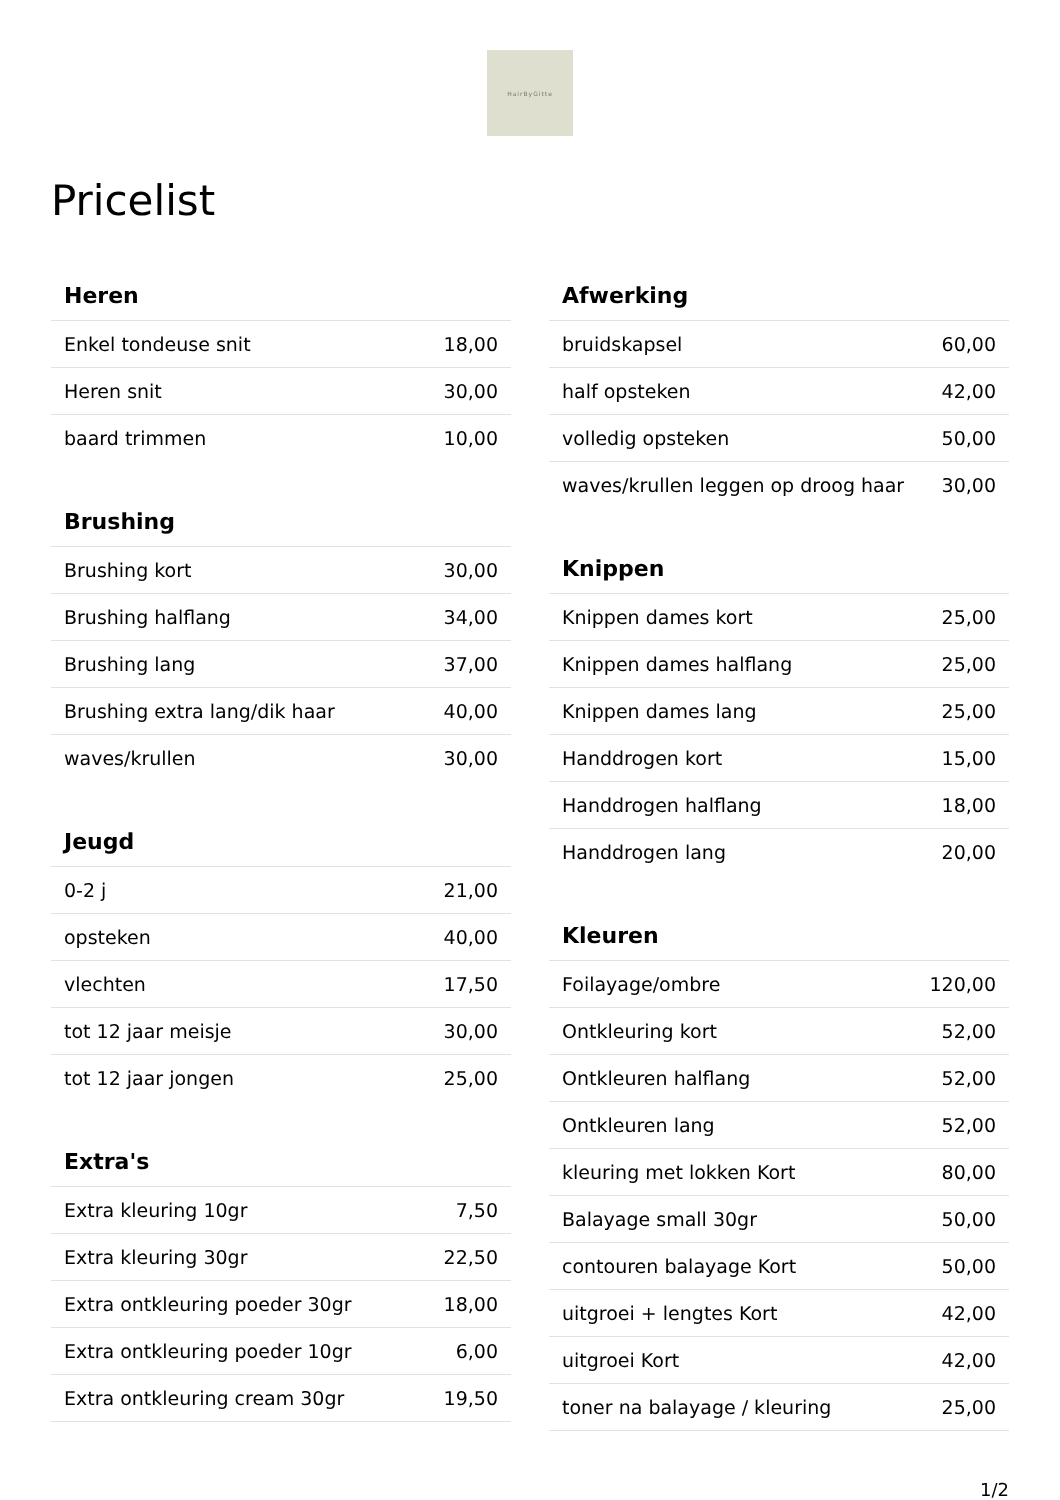HairByGitte
Pricelist
| Heren | |
| --- | --- |
| Enkel tondeuse snit | 18,00 |
| Heren snit | 30,00 |
| baard trimmen | 10,00 |
| Brushing | |
| --- | --- |
| Brushing kort | 30,00 |
| Brushing halflang | 34,00 |
| Brushing lang | 37,00 |
| Brushing extra lang/dik haar | 40,00 |
| waves/krullen | 30,00 |
| Jeugd | |
| --- | --- |
| 0-2 j | 21,00 |
| opsteken | 40,00 |
| vlechten | 17,50 |
| tot 12 jaar meisje | 30,00 |
| tot 12 jaar jongen | 25,00 |
| Extra's | |
| --- | --- |
| Extra kleuring 10gr | 7,50 |
| Extra kleuring 30gr | 22,50 |
| Extra ontkleuring poeder 30gr | 18,00 |
| Extra ontkleuring poeder 10gr | 6,00 |
| Extra ontkleuring cream 30gr | 19,50 |
| Afwerking | |
| --- | --- |
| bruidskapsel | 60,00 |
| half opsteken | 42,00 |
| volledig opsteken | 50,00 |
| waves/krullen leggen op droog haar | 30,00 |
| Knippen | |
| --- | --- |
| Knippen dames kort | 25,00 |
| Knippen dames halflang | 25,00 |
| Knippen dames lang | 25,00 |
| Handdrogen kort | 15,00 |
| Handdrogen halflang | 18,00 |
| Handdrogen lang | 20,00 |
| Kleuren | |
| --- | --- |
| Foilayage/ombre | 120,00 |
| Ontkleuring kort | 52,00 |
| Ontkleuren halflang | 52,00 |
| Ontkleuren lang | 52,00 |
| kleuring met lokken Kort | 80,00 |
| Balayage small 30gr | 50,00 |
| contouren balayage Kort | 50,00 |
| uitgroei + lengtes Kort | 42,00 |
| uitgroei Kort | 42,00 |
| toner na balayage / kleuring | 25,00 |
1/2